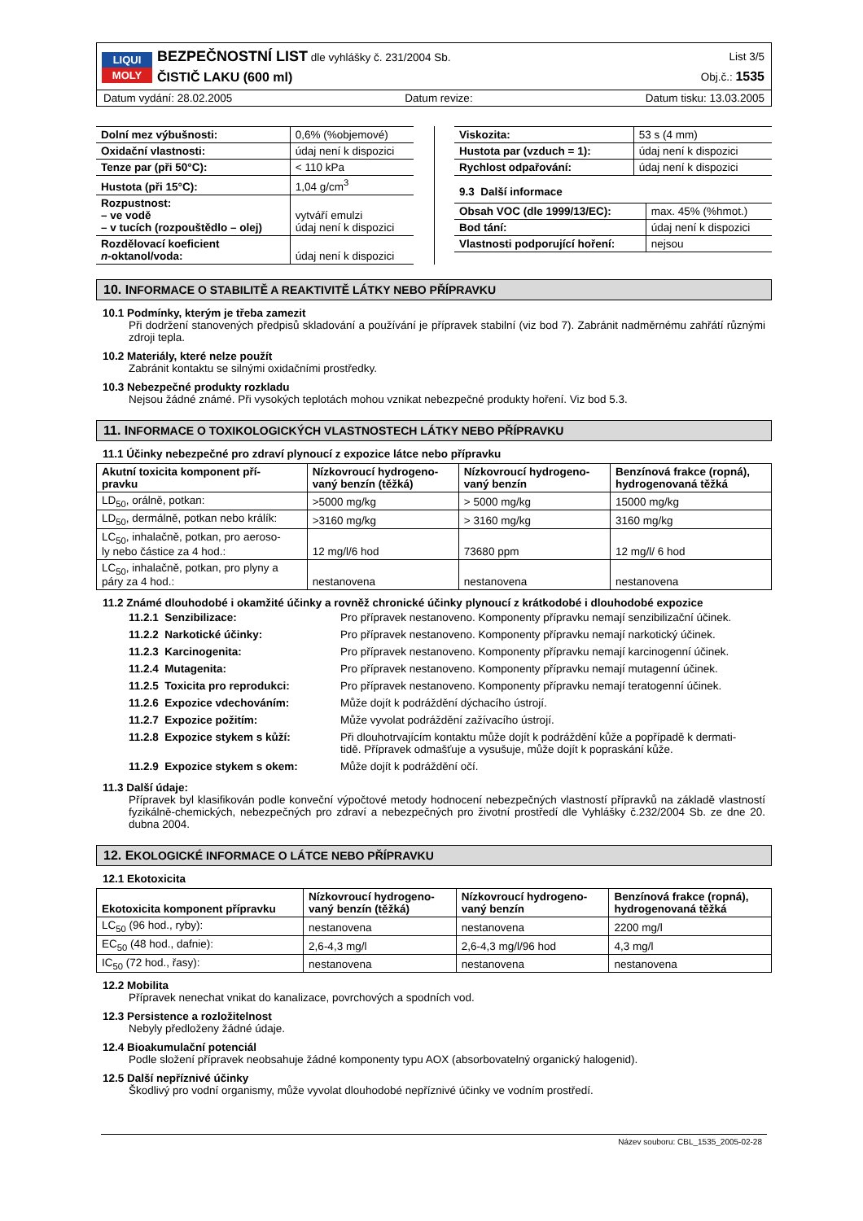LIQUI
MOLY
BEZPEČNOSTNÍ LIST dle vyhlášky č. 231/2004 Sb.
ČISTIČ LAKU (600 ml)
List 3/5
Obj.č.: 1535
Datum vydání: 28.02.2005 Datum revize: Datum tisku: 13.03.2005
| Dolní mez výbušnosti: | 0,6% (%objemové) |
| Oxidační vlastnosti: | údaj není k dispozici |
| Tenze par (při 50°C): | < 110 kPa |
| Hustota (při 15°C): | 1,04 g/cm<sup>3</sup> |
| Rozpustnost: – ve vodě – v tucích (rozpouštědlo – olej) | vytváří emulzi údaj není k dispozici |
| Rozdělovací koeficient n -oktanol/voda: | údaj není k dispozici |
| Viskozita: | 53 s (4 mm) |
| Hustota par (vzduch = 1): | údaj není k dispozici |
| Rychlost odpařování: | údaj není k dispozici |
9.3 Další informace
| Obsah VOC (dle 1999/13/EC): | max. 45% (%hmot.) |
| Bod tání: | údaj není k dispozici |
| Vlastnosti podporující hoření: | nejsou |
10. INFORMACE O STABILITĚ A REAKTIVITĚ LÁTKY NEBO PŘÍPRAVKU
10.1 Podmínky, kterým je třeba zamezit
Při dodržení stanovených předpisů skladování a používání je přípravek stabilní (viz bod 7). Zabránit nadměrnému zahřátí různými zdroji tepla.
10.2 Materiály, které nelze použít
Zabránit kontaktu se silnými oxidačními prostředky.
10.3 Nebezpečné produkty rozkladu
Nejsou žádné známé. Při vysokých teplotách mohou vznikat nebezpečné produkty hoření. Viz bod 5.3.
11. INFORMACE O TOXIKOLOGICKÝCH VLASTNOSTECH LÁTKY NEBO PŘÍPRAVKU
11.1 Účinky nebezpečné pro zdraví plynoucí z expozice látce nebo přípravku
| Akutní toxicita komponent pří- pravku | Nízkovroucí hydrogeno- vaný benzín (těžká) | Nízkovroucí hydrogeno- vaný benzín | Benzínová frakce (ropná), hydrogenovaná těžká |
| --- | --- | --- | --- |
| LD<sub>50</sub>, orálně, potkan: | >5000 mg/kg | > 5000 mg/kg | 15000 mg/kg |
| LD<sub>50</sub>, dermálně, potkan nebo králík: | >3160 mg/kg | > 3160 mg/kg | 3160 mg/kg |
| LC<sub>50</sub>, inhalačně, potkan, pro aeroso- ly nebo částice za 4 hod.: | 12 mg/l/6 hod | 73680 ppm | 12 mg/l/ 6 hod |
| LC<sub>50</sub>, inhalačně, potkan, pro plyny a páry za 4 hod.: | nestanovena | nestanovena | nestanovena |
11.2 Známé dlouhodobé i okamžité účinky a rovněž chronické účinky plynoucí z krátkodobé i dlouhodobé expozice
| 11.2.1 Senzibilizace: | Pro přípravek nestanoveno. Komponenty přípravku nemají senzibilizační účinek. |
| 11.2.2 Narkotické účinky: | Pro přípravek nestanoveno. Komponenty přípravku nemají narkotický účinek. |
| 11.2.3 Karcinogenita: | Pro přípravek nestanoveno. Komponenty přípravku nemají karcinogenní účinek. |
| 11.2.4 Mutagenita: | Pro přípravek nestanoveno. Komponenty přípravku nemají mutagenní účinek. |
| 11.2.5 Toxicita pro reprodukci: | Pro přípravek nestanoveno. Komponenty přípravku nemají teratogenní účinek. |
| 11.2.6 Expozice vdechováním: | Může dojít k podráždění dýchacího ústrojí. |
| 11.2.7 Expozice požitím: | Může vyvolat podráždění zažívacího ústrojí. |
| 11.2.8 Expozice stykem s kůží: | Při dlouhotrvajícím kontaktu může dojít k podráždění kůže a popřípadě k dermati- tidě. Přípravek odmašťuje a vysušuje, může dojít k popraskání kůže. |
| 11.2.9 Expozice stykem s okem: | Může dojít k podráždění očí. |
11.3 Další údaje:
Přípravek byl klasifikován podle konveční výpočtové metody hodnocení nebezpečných vlastností přípravků na základě vlastností fyzikálně-chemických, nebezpečných pro zdraví a nebezpečných pro životní prostředí dle Vyhlášky č.232/2004 Sb. ze dne 20. dubna 2004.
12. EKOLOGICKÉ INFORMACE O LÁTCE NEBO PŘÍPRAVKU
12.1 Ekotoxicita
| Ekotoxicita komponent přípravku | Nízkovroucí hydrogeno- vaný benzín (těžká) | Nízkovroucí hydrogeno- vaný benzín | Benzínová frakce (ropná), hydrogenovaná těžká |
| --- | --- | --- | --- |
| LC<sub>50</sub> (96 hod., ryby): | nestanovena | nestanovena | 2200 mg/l |
| EC<sub>50</sub> (48 hod., dafnie): | 2,6-4,3 mg/l | 2,6-4,3 mg/l/96 hod | 4,3 mg/l |
| IC<sub>50</sub> (72 hod., řasy): | nestanovena | nestanovena | nestanovena |
12.2 Mobilita
Přípravek nenechat vnikat do kanalizace, povrchových a spodních vod.
12.3 Persistence a rozložitelnost
Nebyly předloženy žádné údaje.
12.4 Bioakumulační potenciál
Podle složení přípravek neobsahuje žádné komponenty typu AOX (absorbovatelný organický halogenid).
12.5 Další nepříznivé účinky
Škodlivý pro vodní organismy, může vyvolat dlouhodobé nepříznivé účinky ve vodním prostředí.
Název souboru: CBL_1535_2005-02-28